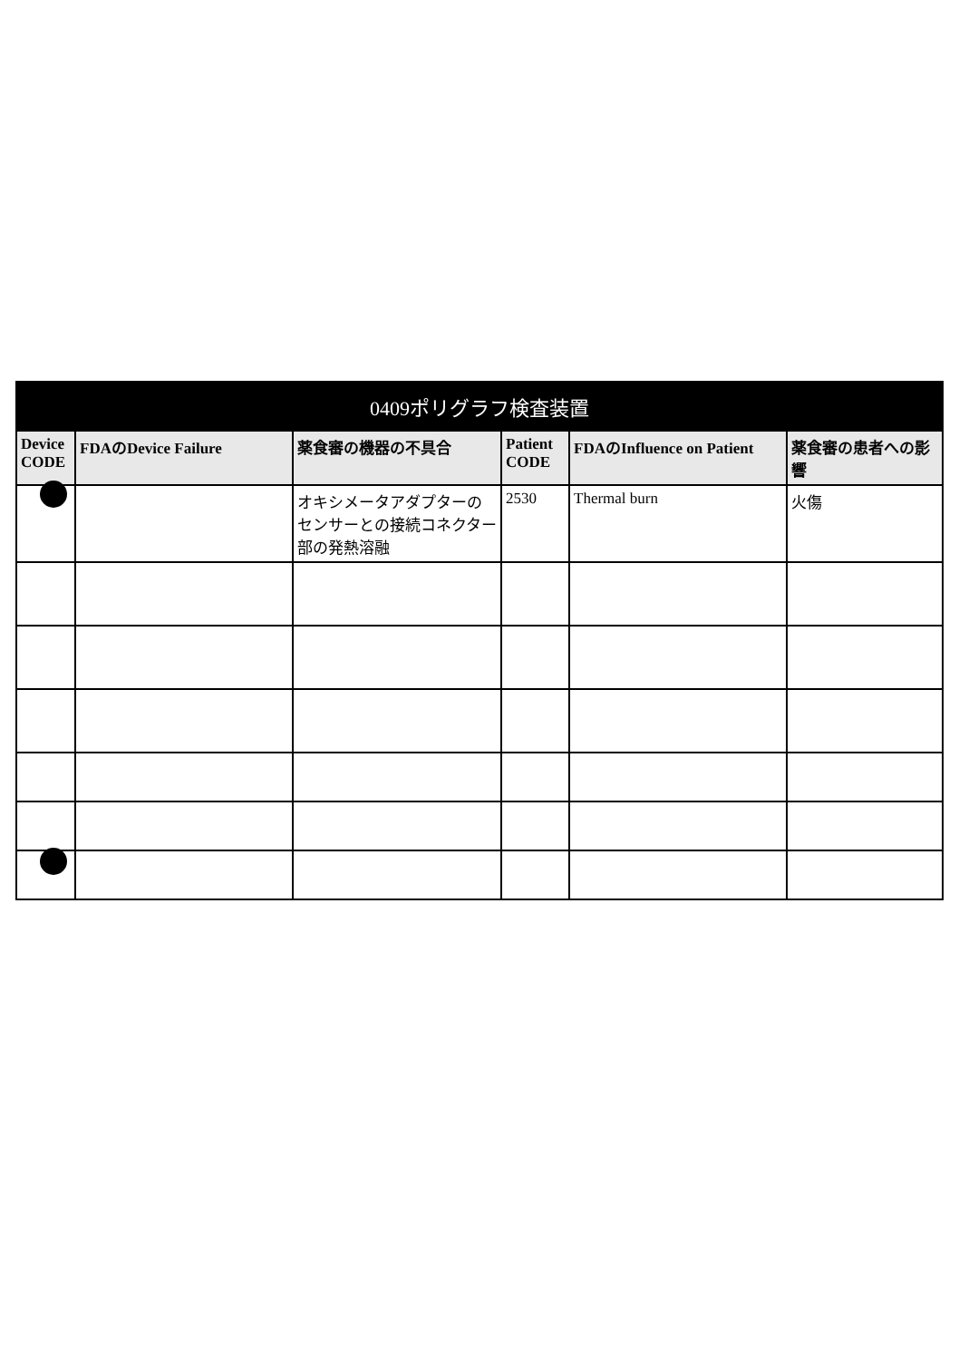| 0409ポリグラフ検査装置 | | | | | |
| --- | --- | --- | --- | --- | --- |
| Device CODE | FDAのDevice Failure | 薬食審の機器の不具合 | Patient CODE | FDAのInfluence on Patient | 薬食審の患者への影響 |
| | | オキシメータアダプターのセンサーとの接続コネクター部の発熱溶融 | 2530 | Thermal burn | 火傷 |